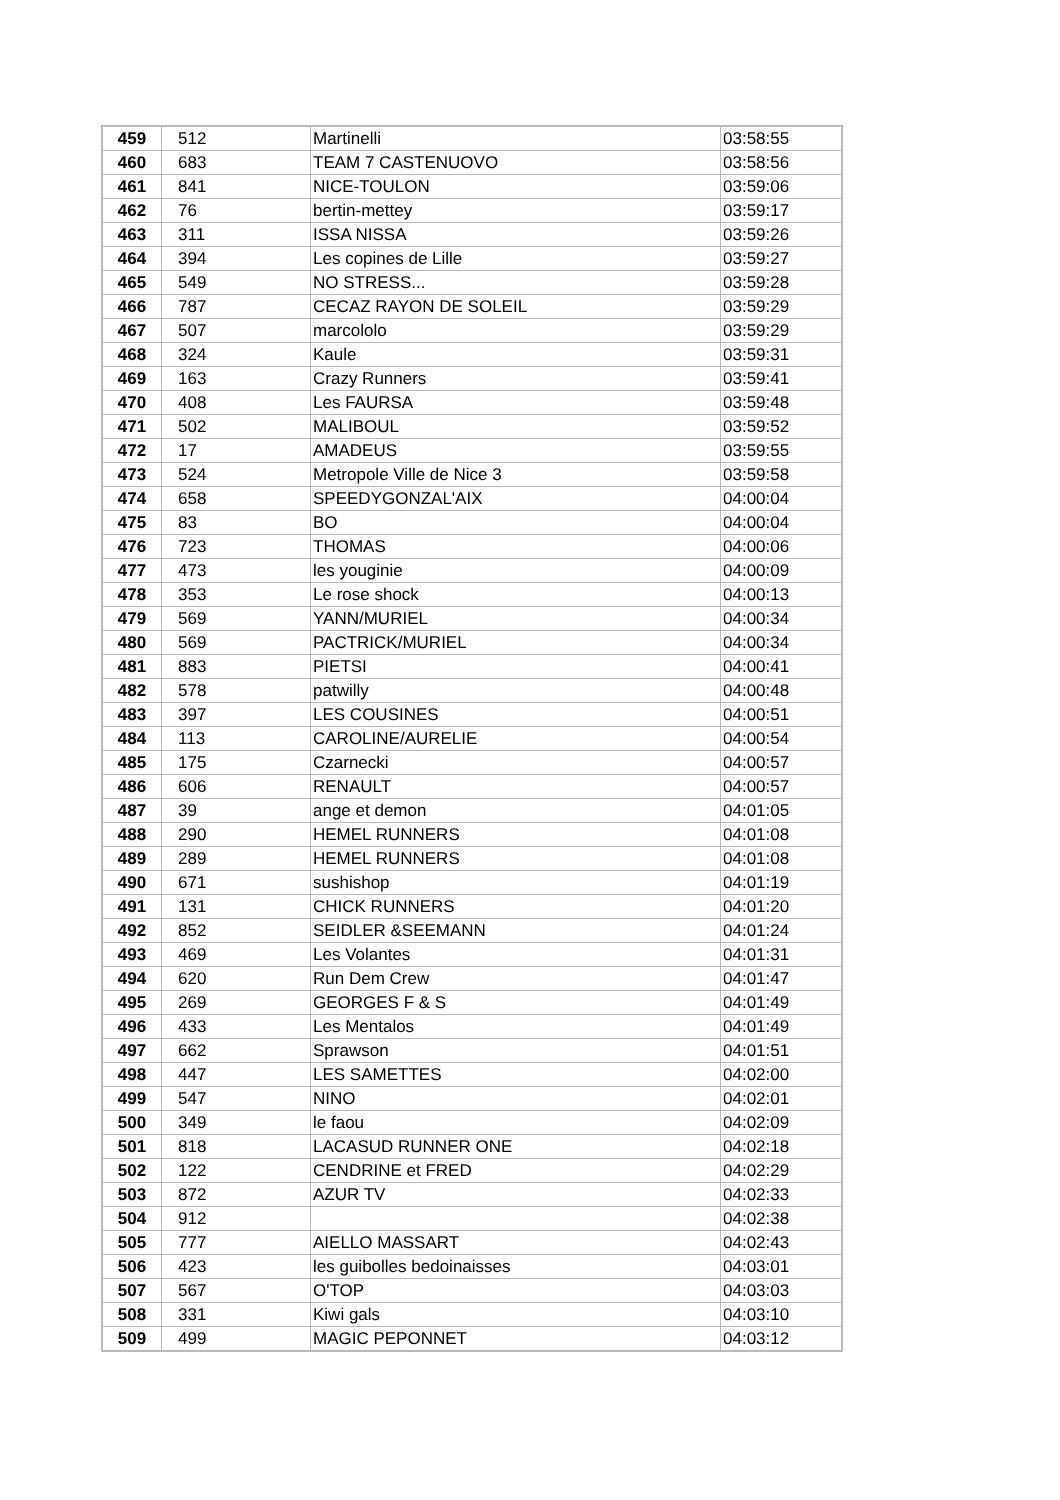| 459 | 512 | Martinelli | 03:58:55 |
| 460 | 683 | TEAM 7 CASTENUOVO | 03:58:56 |
| 461 | 841 | NICE-TOULON | 03:59:06 |
| 462 | 76 | bertin-mettey | 03:59:17 |
| 463 | 311 | ISSA NISSA | 03:59:26 |
| 464 | 394 | Les copines de Lille | 03:59:27 |
| 465 | 549 | NO STRESS... | 03:59:28 |
| 466 | 787 | CECAZ RAYON DE SOLEIL | 03:59:29 |
| 467 | 507 | marcololo | 03:59:29 |
| 468 | 324 | Kaule | 03:59:31 |
| 469 | 163 | Crazy Runners | 03:59:41 |
| 470 | 408 | Les FAURSA | 03:59:48 |
| 471 | 502 | MALIBOUL | 03:59:52 |
| 472 | 17 | AMADEUS | 03:59:55 |
| 473 | 524 | Metropole Ville de Nice 3 | 03:59:58 |
| 474 | 658 | SPEEDYGONZAL'AIX | 04:00:04 |
| 475 | 83 | BO | 04:00:04 |
| 476 | 723 | THOMAS | 04:00:06 |
| 477 | 473 | les youginie | 04:00:09 |
| 478 | 353 | Le rose shock | 04:00:13 |
| 479 | 569 | YANN/MURIEL | 04:00:34 |
| 480 | 569 | PACTRICK/MURIEL | 04:00:34 |
| 481 | 883 | PIETSI | 04:00:41 |
| 482 | 578 | patwilly | 04:00:48 |
| 483 | 397 | LES COUSINES | 04:00:51 |
| 484 | 113 | CAROLINE/AURELIE | 04:00:54 |
| 485 | 175 | Czarnecki | 04:00:57 |
| 486 | 606 | RENAULT | 04:00:57 |
| 487 | 39 | ange et demon | 04:01:05 |
| 488 | 290 | HEMEL RUNNERS | 04:01:08 |
| 489 | 289 | HEMEL RUNNERS | 04:01:08 |
| 490 | 671 | sushishop | 04:01:19 |
| 491 | 131 | CHICK RUNNERS | 04:01:20 |
| 492 | 852 | SEIDLER &SEEMANN | 04:01:24 |
| 493 | 469 | Les Volantes | 04:01:31 |
| 494 | 620 | Run Dem Crew | 04:01:47 |
| 495 | 269 | GEORGES F & S | 04:01:49 |
| 496 | 433 | Les Mentalos | 04:01:49 |
| 497 | 662 | Sprawson | 04:01:51 |
| 498 | 447 | LES SAMETTES | 04:02:00 |
| 499 | 547 | NINO | 04:02:01 |
| 500 | 349 | le faou | 04:02:09 |
| 501 | 818 | LACASUD RUNNER ONE | 04:02:18 |
| 502 | 122 | CENDRINE et FRED | 04:02:29 |
| 503 | 872 | AZUR TV | 04:02:33 |
| 504 | 912 | | 04:02:38 |
| 505 | 777 | AIELLO MASSART | 04:02:43 |
| 506 | 423 | les guibolles bedoinaisses | 04:03:01 |
| 507 | 567 | O'TOP | 04:03:03 |
| 508 | 331 | Kiwi gals | 04:03:10 |
| 509 | 499 | MAGIC PEPONNET | 04:03:12 |